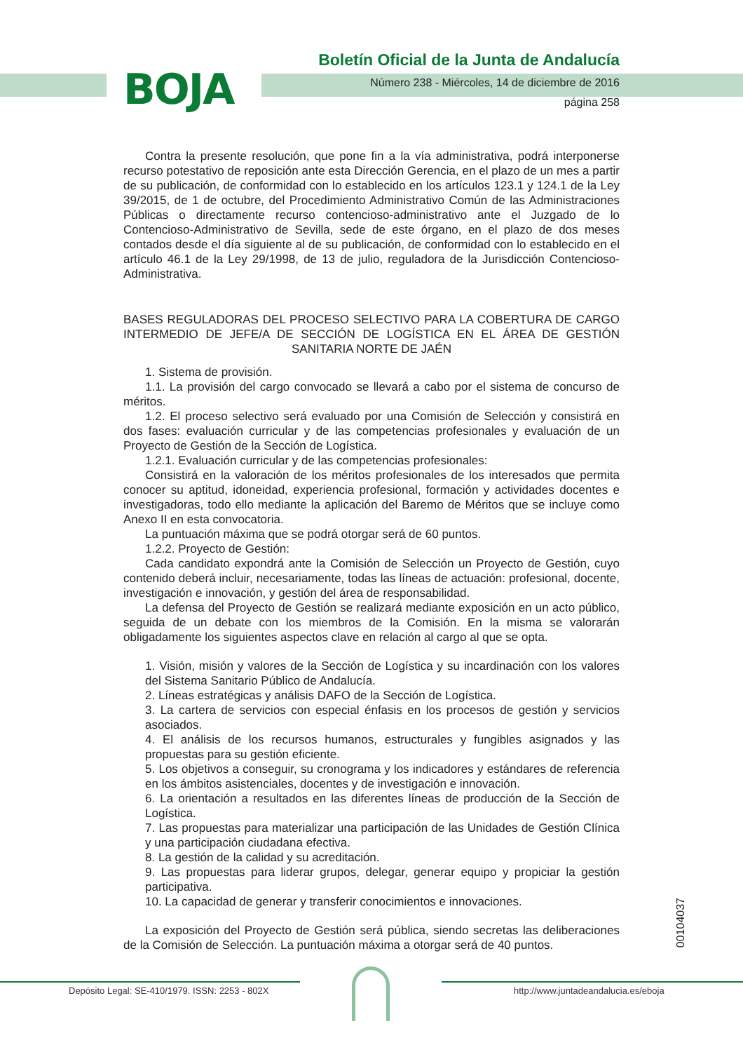BOJA
Boletín Oficial de la Junta de Andalucía
Número 238 - Miércoles, 14 de diciembre de 2016
página 258
Contra la presente resolución, que pone fin a la vía administrativa, podrá interponerse recurso potestativo de reposición ante esta Dirección Gerencia, en el plazo de un mes a partir de su publicación, de conformidad con lo establecido en los artículos 123.1 y 124.1 de la Ley 39/2015, de 1 de octubre, del Procedimiento Administrativo Común de las Administraciones Públicas o directamente recurso contencioso-administrativo ante el Juzgado de lo Contencioso-Administrativo de Sevilla, sede de este órgano, en el plazo de dos meses contados desde el día siguiente al de su publicación, de conformidad con lo establecido en el artículo 46.1 de la Ley 29/1998, de 13 de julio, reguladora de la Jurisdicción Contencioso-Administrativa.
BASES REGULADORAS DEL PROCESO SELECTIVO PARA LA COBERTURA DE CARGO INTERMEDIO DE JEFE/A DE SECCIÓN DE LOGÍSTICA EN EL ÁREA DE GESTIÓN SANITARIA NORTE DE JAÉN
1. Sistema de provisión.
1.1. La provisión del cargo convocado se llevará a cabo por el sistema de concurso de méritos.
1.2. El proceso selectivo será evaluado por una Comisión de Selección y consistirá en dos fases: evaluación curricular y de las competencias profesionales y evaluación de un Proyecto de Gestión de la Sección de Logística.
1.2.1. Evaluación curricular y de las competencias profesionales:
Consistirá en la valoración de los méritos profesionales de los interesados que permita conocer su aptitud, idoneidad, experiencia profesional, formación y actividades docentes e investigadoras, todo ello mediante la aplicación del Baremo de Méritos que se incluye como Anexo II en esta convocatoria.
La puntuación máxima que se podrá otorgar será de 60 puntos.
1.2.2. Proyecto de Gestión:
Cada candidato expondrá ante la Comisión de Selección un Proyecto de Gestión, cuyo contenido deberá incluir, necesariamente, todas las líneas de actuación: profesional, docente, investigación e innovación, y gestión del área de responsabilidad.
La defensa del Proyecto de Gestión se realizará mediante exposición en un acto público, seguida de un debate con los miembros de la Comisión. En la misma se valorarán obligadamente los siguientes aspectos clave en relación al cargo al que se opta.
1. Visión, misión y valores de la Sección de Logística y su incardinación con los valores del Sistema Sanitario Público de Andalucía.
2. Líneas estratégicas y análisis DAFO de la Sección de Logística.
3. La cartera de servicios con especial énfasis en los procesos de gestión y servicios asociados.
4. El análisis de los recursos humanos, estructurales y fungibles asignados y las propuestas para su gestión eficiente.
5. Los objetivos a conseguir, su cronograma y los indicadores y estándares de referencia en los ámbitos asistenciales, docentes y de investigación e innovación.
6. La orientación a resultados en las diferentes líneas de producción de la Sección de Logística.
7. Las propuestas para materializar una participación de las Unidades de Gestión Clínica y una participación ciudadana efectiva.
8. La gestión de la calidad y su acreditación.
9. Las propuestas para liderar grupos, delegar, generar equipo y propiciar la gestión participativa.
10. La capacidad de generar y transferir conocimientos e innovaciones.
La exposición del Proyecto de Gestión será pública, siendo secretas las deliberaciones de la Comisión de Selección. La puntuación máxima a otorgar será de 40 puntos.
00104037
Depósito Legal: SE-410/1979. ISSN: 2253 - 802X
http://www.juntadeandalucia.es/eboja